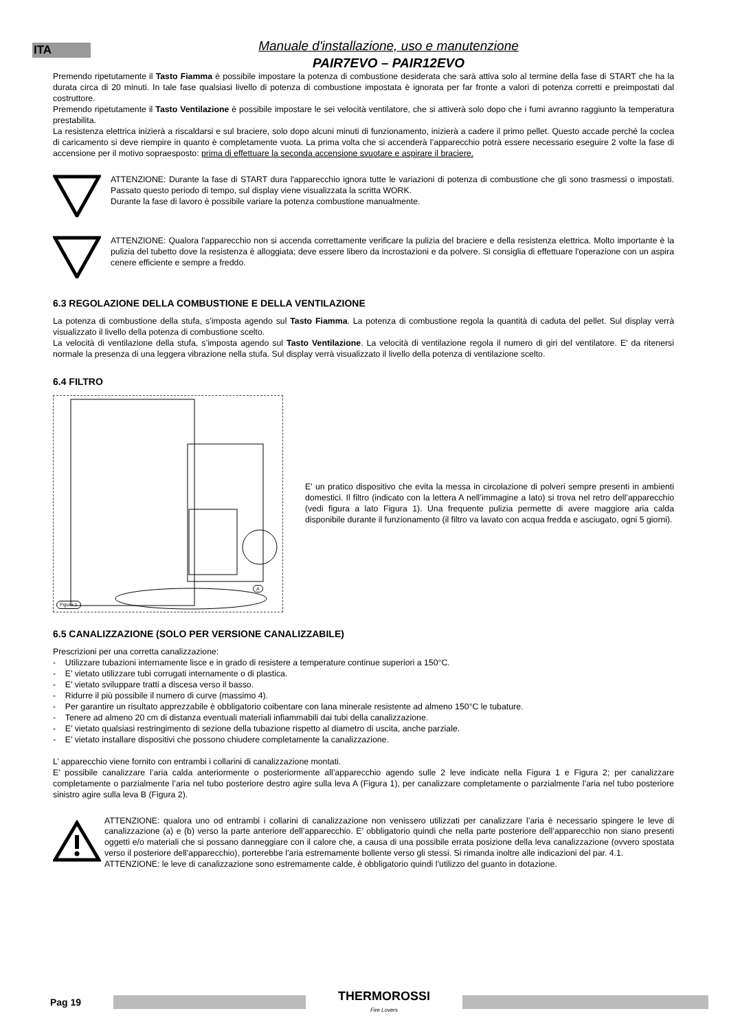ITA
Manuale d'installazione, uso e manutenzione
PAIR7EVO – PAIR12EVO
Premendo ripetutamente il Tasto Fiamma è possibile impostare la potenza di combustione desiderata che sarà attiva solo al termine della fase di START che ha la durata circa di 20 minuti. In tale fase qualsiasi livello di potenza di combustione impostata è ignorata per far fronte a valori di potenza corretti e preimpostati dal costruttore.
Premendo ripetutamente il Tasto Ventilazione è possibile impostare le sei velocità ventilatore, che si attiverà solo dopo che i fumi avranno raggiunto la temperatura prestabilita.
La resistenza elettrica inizierà a riscaldarsi e sul braciere, solo dopo alcuni minuti di funzionamento, inizierà a cadere il primo pellet. Questo accade perché la coclea di caricamento si deve riempire in quanto è completamente vuota. La prima volta che si accenderà l’apparecchio potrà essere necessario eseguire 2 volte la fase di accensione per il motivo sopraesposto: prima di effettuare la seconda accensione svuotare e aspirare il braciere.
ATTENZIONE: Durante la fase di START dura l'apparecchio ignora tutte le variazioni di potenza di combustione che gli sono trasmessi o impostati. Passato questo periodo di tempo, sul display viene visualizzata la scritta WORK.
Durante la fase di lavoro è possibile variare la potenza combustione manualmente.
ATTENZIONE: Qualora l'apparecchio non si accenda correttamente verificare la pulizia del braciere e della resistenza elettrica. Molto importante è la pulizia del tubetto dove la resistenza è alloggiata; deve essere libero da incrostazioni e da polvere. Si consiglia di effettuare l'operazione con un aspira cenere efficiente e sempre a freddo.
6.3 REGOLAZIONE DELLA COMBUSTIONE E DELLA VENTILAZIONE
La potenza di combustione della stufa, s’imposta agendo sul Tasto Fiamma. La potenza di combustione regola la quantità di caduta del pellet. Sul display verrà visualizzato il livello della potenza di combustione scelto.
La velocità di ventilazione della stufa, s’imposta agendo sul Tasto Ventilazione. La velocità di ventilazione regola il numero di giri del ventilatore. E' da ritenersi normale la presenza di una leggera vibrazione nella stufa. Sul display verrà visualizzato il livello della potenza di ventilazione scelto.
6.4 FILTRO
Figura 1
A
E' un pratico dispositivo che evita la messa in circolazione di polveri sempre presenti in ambienti domestici. Il filtro (indicato con la lettera A nell’immagine a lato) si trova nel retro dell’apparecchio (vedi figura a lato Figura 1). Una frequente pulizia permette di avere maggiore aria calda disponibile durante il funzionamento (il filtro va lavato con acqua fredda e asciugato, ogni 5 giorni).
6.5 CANALIZZAZIONE (SOLO PER VERSIONE CANALIZZABILE)
Prescrizioni per una corretta canalizzazione:
- Utilizzare tubazioni internamente lisce e in grado di resistere a temperature continue superiori a 150°C.
- E’ vietato utilizzare tubi corrugati internamente o di plastica.
- E’ vietato sviluppare tratti a discesa verso il basso.
- Ridurre il più possibile il numero di curve (massimo 4).
- Per garantire un risultato apprezzabile è obbligatorio coibentare con lana minerale resistente ad almeno 150°C le tubature.
- Tenere ad almeno 20 cm di distanza eventuali materiali infiammabili dai tubi della canalizzazione.
- E’ vietato qualsiasi restringimento di sezione della tubazione rispetto al diametro di uscita, anche parziale.
- E’ vietato installare dispositivi che possono chiudere completamente la canalizzazione.
L’ apparecchio viene fornito con entrambi i collarini di canalizzazione montati.
E’ possibile canalizzare l’aria calda anteriormente o posteriormente all’apparecchio agendo sulle 2 leve indicate nella Figura 1 e Figura 2; per canalizzare completamente o parzialmente l’aria nel tubo posteriore destro agire sulla leva A (Figura 1), per canalizzare completamente o parzialmente l’aria nel tubo posteriore sinistro agire sulla leva B (Figura 2).
ATTENZIONE: qualora uno od entrambi i collarini di canalizzazione non venissero utilizzati per canalizzare l’aria è necessario spingere le leve di canalizzazione (a) e (b) verso la parte anteriore dell’apparecchio. E’ obbligatorio quindi che nella parte posteriore dell’apparecchio non siano presenti oggetti e/o materiali che si possano danneggiare con il calore che, a causa di una possibile errata posizione della leva canalizzazione (ovvero spostata verso il posteriore dell’apparecchio), porterebbe l’aria estremamente bollente verso gli stessi. Si rimanda inoltre alle indicazioni del par. 4.1.
ATTENZIONE: le leve di canalizzazione sono estremamente calde, è obbligatorio quindi l’utilizzo del guanto in dotazione.
Pag 19
THERMOROSSI
Fire Lovers